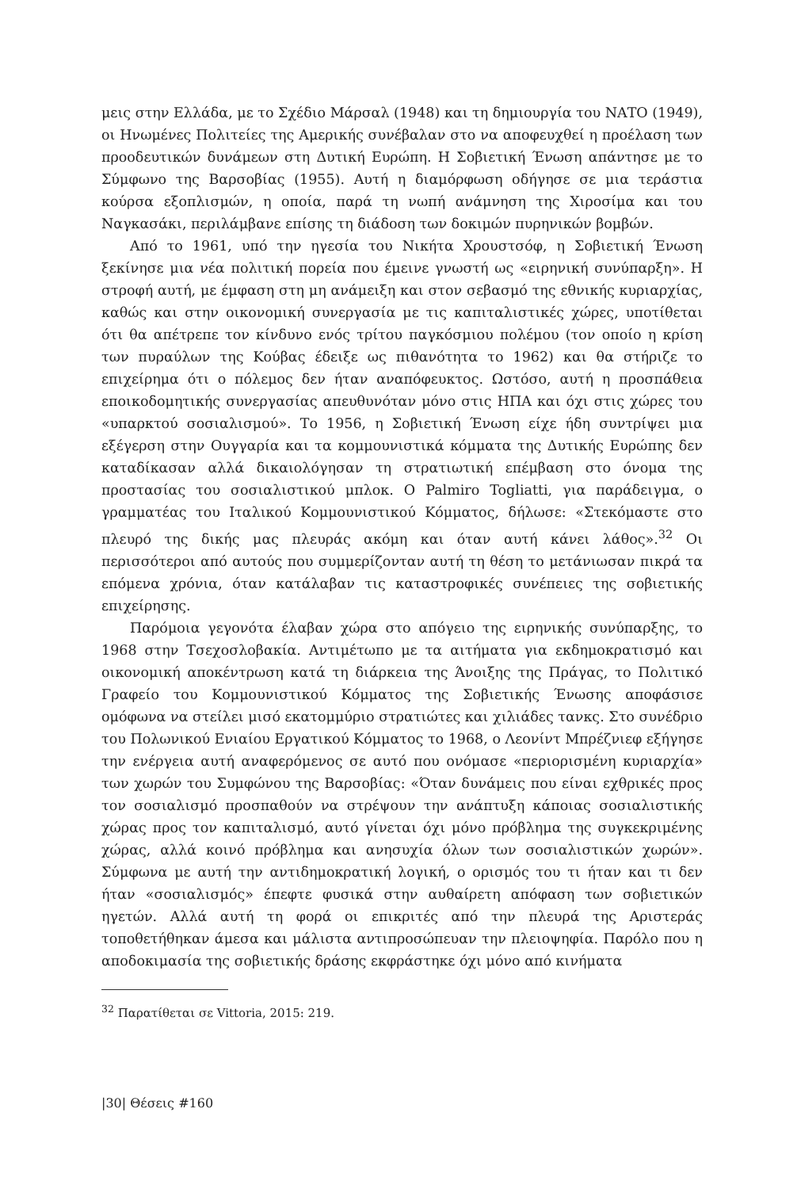μεις στην Ελλάδα, με το Σχέδιο Μάρσαλ (1948) και τη δημιουργία του ΝΑΤΟ (1949), οι Ηνωμένες Πολιτείες της Αμερικής συνέβαλαν στο να αποφευχθεί η προέλαση των προοδευτικών δυνάμεων στη Δυτική Ευρώπη. Η Σοβιετική Ένωση απάντησε με το Σύμφωνο της Βαρσοβίας (1955). Αυτή η διαμόρφωση οδήγησε σε μια τεράστια κούρσα εξοπλισμών, η οποία, παρά τη νωπή ανάμνηση της Χιροσίμα και του Ναγκασάκι, περιλάμβανε επίσης τη διάδοση των δοκιμών πυρηνικών βομβών.
Από το 1961, υπό την ηγεσία του Νικήτα Χρουστσόφ, η Σοβιετική Ένωση ξεκίνησε μια νέα πολιτική πορεία που έμεινε γνωστή ως «ειρηνική συνύπαρξη». Η στροφή αυτή, με έμφαση στη μη ανάμειξη και στον σεβασμό της εθνικής κυριαρχίας, καθώς και στην οικονομική συνεργασία με τις καπιταλιστικές χώρες, υποτίθεται ότι θα απέτρεπε τον κίνδυνο ενός τρίτου παγκόσμιου πολέμου (τον οποίο η κρίση των πυραύλων της Κούβας έδειξε ως πιθανότητα το 1962) και θα στήριζε το επιχείρημα ότι ο πόλεμος δεν ήταν αναπόφευκτος. Ωστόσο, αυτή η προσπάθεια εποικοδομητικής συνεργασίας απευθυνόταν μόνο στις ΗΠΑ και όχι στις χώρες του «υπαρκτού σοσιαλισμού». Το 1956, η Σοβιετική Ένωση είχε ήδη συντρίψει μια εξέγερση στην Ουγγαρία και τα κομμουνιστικά κόμματα της Δυτικής Ευρώπης δεν καταδίκασαν αλλά δικαιολόγησαν τη στρατιωτική επέμβαση στο όνομα της προστασίας του σοσιαλιστικού μπλοκ. Ο Palmiro Togliatti, για παράδειγμα, ο γραμματέας του Ιταλικού Κομμουνιστικού Κόμματος, δήλωσε: «Στεκόμαστε στο πλευρό της δικής μας πλευράς ακόμη και όταν αυτή κάνει λάθος».<sup>32</sup> Οι περισσότεροι από αυτούς που συμμερίζονταν αυτή τη θέση το μετάνιωσαν πικρά τα επόμενα χρόνια, όταν κατάλαβαν τις καταστροφικές συνέπειες της σοβιετικής επιχείρησης.
Παρόμοια γεγονότα έλαβαν χώρα στο απόγειο της ειρηνικής συνύπαρξης, το 1968 στην Τσεχοσλοβακία. Αντιμέτωπο με τα αιτήματα για εκδημοκρατισμό και οικονομική αποκέντρωση κατά τη διάρκεια της Άνοιξης της Πράγας, το Πολιτικό Γραφείο του Κομμουνιστικού Κόμματος της Σοβιετικής Ένωσης αποφάσισε ομόφωνα να στείλει μισό εκατομμύριο στρατιώτες και χιλιάδες τανκς. Στο συνέδριο του Πολωνικού Ενιαίου Εργατικού Κόμματος το 1968, ο Λεονίντ Μπρέζνιεφ εξήγησε την ενέργεια αυτή αναφερόμενος σε αυτό που ονόμασε «περιορισμένη κυριαρχία» των χωρών του Συμφώνου της Βαρσοβίας: «Όταν δυνάμεις που είναι εχθρικές προς τον σοσιαλισμό προσπαθούν να στρέψουν την ανάπτυξη κάποιας σοσιαλιστικής χώρας προς τον καπιταλισμό, αυτό γίνεται όχι μόνο πρόβλημα της συγκεκριμένης χώρας, αλλά κοινό πρόβλημα και ανησυχία όλων των σοσιαλιστικών χωρών». Σύμφωνα με αυτή την αντιδημοκρατική λογική, ο ορισμός του τι ήταν και τι δεν ήταν «σοσιαλισμός» έπεφτε φυσικά στην αυθαίρετη απόφαση των σοβιετικών ηγετών. Αλλά αυτή τη φορά οι επικριτές από την πλευρά της Αριστεράς τοποθετήθηκαν άμεσα και μάλιστα αντιπροσώπευαν την πλειοψηφία. Παρόλο που η αποδοκιμασία της σοβιετικής δράσης εκφράστηκε όχι μόνο από κινήματα
<sup>32</sup> Παρατίθεται σε Vittoria, 2015: 219.
|30| Θέσεις #160